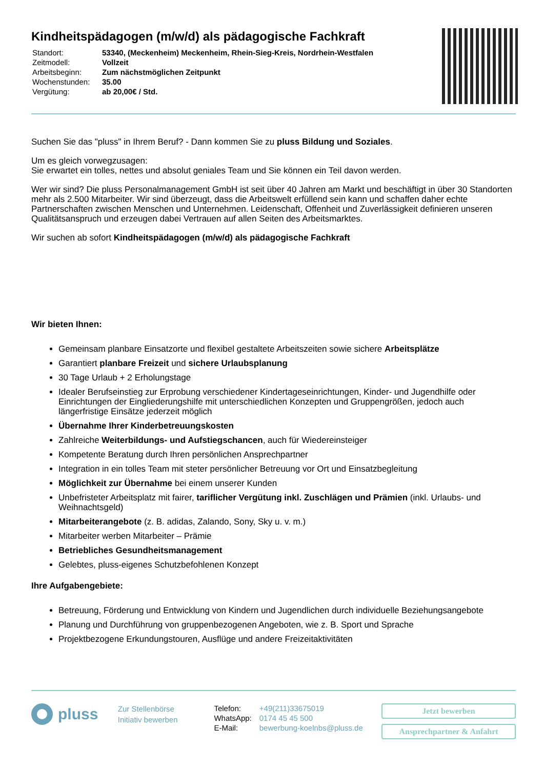Kindheitspädagogen (m/w/d) als pädagogische Fachkraft
| Standort: | 53340, (Meckenheim) Meckenheim, Rhein-Sieg-Kreis, Nordrhein-Westfalen |
| Zeitmodell: | Vollzeit |
| Arbeitsbeginn: | Zum nächstmöglichen Zeitpunkt |
| Wochenstunden: | 35.00 |
| Vergütung: | ab 20,00€ / Std. |
Suchen Sie das "pluss" in Ihrem Beruf? - Dann kommen Sie zu pluss Bildung und Soziales.
Um es gleich vorwegzusagen:
Sie erwartet ein tolles, nettes und absolut geniales Team und Sie können ein Teil davon werden.
Wer wir sind? Die pluss Personalmanagement GmbH ist seit über 40 Jahren am Markt und beschäftigt in über 30 Standorten mehr als 2.500 Mitarbeiter. Wir sind überzeugt, dass die Arbeitswelt erfüllend sein kann und schaffen daher echte Partnerschaften zwischen Menschen und Unternehmen. Leidenschaft, Offenheit und Zuverlässigkeit definieren unseren Qualitätsanspruch und erzeugen dabei Vertrauen auf allen Seiten des Arbeitsmarktes.
Wir suchen ab sofort Kindheitspädagogen (m/w/d) als pädagogische Fachkraft
Wir bieten Ihnen:
Gemeinsam planbare Einsatzorte und flexibel gestaltete Arbeitszeiten sowie sichere Arbeitsplätze
Garantiert planbare Freizeit und sichere Urlaubsplanung
30 Tage Urlaub + 2 Erholungstage
Idealer Berufseinstieg zur Erprobung verschiedener Kindertageseinrichtungen, Kinder- und Jugendhilfe oder Einrichtungen der Eingliederungshilfe mit unterschiedlichen Konzepten und Gruppengrößen, jedoch auch längerfristige Einsätze jederzeit möglich
Übernahme Ihrer Kinderbetreuungskosten
Zahlreiche Weiterbildungs- und Aufstiegschancen, auch für Wiedereinsteiger
Kompetente Beratung durch Ihren persönlichen Ansprechpartner
Integration in ein tolles Team mit steter persönlicher Betreuung vor Ort und Einsatzbegleitung
Möglichkeit zur Übernahme bei einem unserer Kunden
Unbefristeter Arbeitsplatz mit fairer, tariflicher Vergütung inkl. Zuschlägen und Prämien (inkl. Urlaubs- und Weihnachtsgeld)
Mitarbeiterangebote (z. B. adidas, Zalando, Sony, Sky u. v. m.)
Mitarbeiter werben Mitarbeiter – Prämie
Betriebliches Gesundheitsmanagement
Gelebtes, pluss-eigenes Schutzbefohlenen Konzept
Ihre Aufgabengebiete:
Betreuung, Förderung und Entwicklung von Kindern und Jugendlichen durch individuelle Beziehungsangebote
Planung und Durchführung von gruppenbezogenen Angeboten, wie z. B. Sport und Sprache
Projektbezogene Erkundungstouren, Ausflüge und andere Freizeitaktivitäten
pluss
Zur Stellenbörse
Initiativ bewerben
| Telefon: | +49(211)33675019 |
| WhatsApp: | 0174 45 45 500 |
| E-Mail: | bewerbung-koelnbs@pluss.de |
Jetzt bewerben
Ansprechpartner & Anfahrt